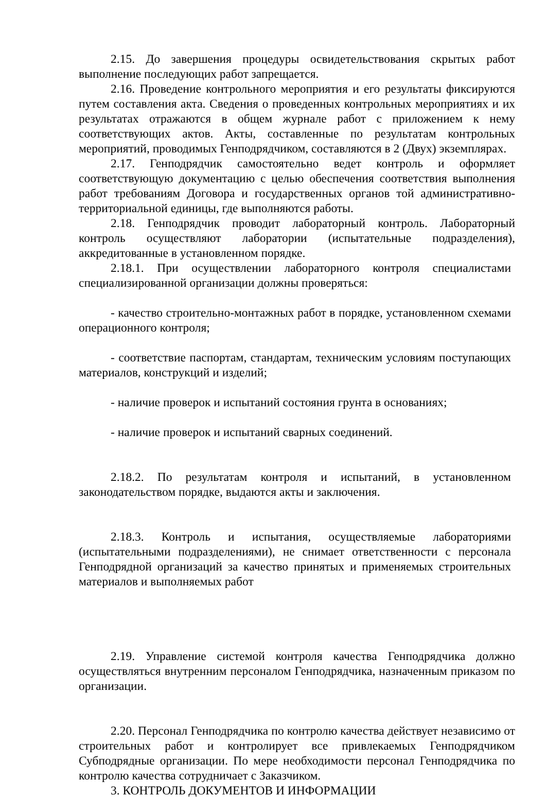2.15. До завершения процедуры освидетельствования скрытых работ выполнение последующих работ запрещается.
2.16. Проведение контрольного мероприятия и его результаты фиксируются путем составления акта. Сведения о проведенных контрольных мероприятиях и их результатах отражаются в общем журнале работ с приложением к нему соответствующих актов. Акты, составленные по результатам контрольных мероприятий, проводимых Генподрядчиком, составляются в 2 (Двух) экземплярах.
2.17. Генподрядчик самостоятельно ведет контроль и оформляет соответствующую документацию с целью обеспечения соответствия выполнения работ требованиям Договора и государственных органов той административно-территориальной единицы, где выполняются работы.
2.18. Генподрядчик проводит лабораторный контроль. Лабораторный контроль осуществляют лаборатории (испытательные подразделения), аккредитованные в установленном порядке.
2.18.1. При осуществлении лабораторного контроля специалистами специализированной организации должны проверяться:
- качество строительно-монтажных работ в порядке, установленном схемами операционного контроля;
- соответствие паспортам, стандартам, техническим условиям поступающих материалов, конструкций и изделий;
- наличие проверок и испытаний состояния грунта в основаниях;
- наличие проверок и испытаний сварных соединений.
2.18.2. По результатам контроля и испытаний, в установленном законодательством порядке, выдаются акты и заключения.
2.18.3. Контроль и испытания, осуществляемые лабораториями (испытательными подразделениями), не снимает ответственности с персонала Генподрядной организаций за качество принятых и применяемых строительных материалов и выполняемых работ
2.19. Управление системой контроля качества Генподрядчика должно осуществляться внутренним персоналом Генподрядчика, назначенным приказом по организации.
2.20. Персонал Генподрядчика по контролю качества действует независимо от строительных работ и контролирует все привлекаемых Генподрядчиком Субподрядные организации. По мере необходимости персонал Генподрядчика по контролю качества сотрудничает с Заказчиком.
3. КОНТРОЛЬ ДОКУМЕНТОВ И ИНФОРМАЦИИ